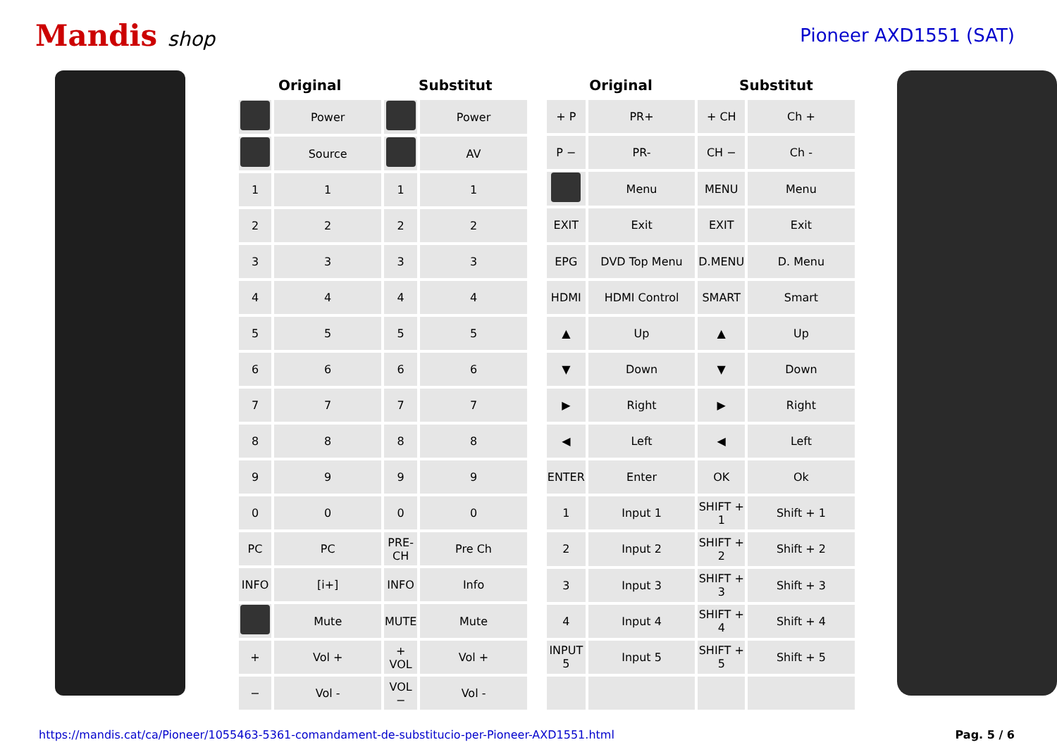Mandis shop Pioneer AXD1551 (SAT)
| Original | | Substitut | |
| --- | --- | --- | --- |
| | Power | | Power |
| | Source | | AV |
| 1 | 1 | 1 | 1 |
| 2 | 2 | 2 | 2 |
| 3 | 3 | 3 | 3 |
| 4 | 4 | 4 | 4 |
| 5 | 5 | 5 | 5 |
| 6 | 6 | 6 | 6 |
| 7 | 7 | 7 | 7 |
| 8 | 8 | 8 | 8 |
| 9 | 9 | 9 | 9 |
| 0 | 0 | 0 | 0 |
| PC | PC | PRE-CH | Pre Ch |
| INFO | [i+] | INFO | Info |
| | Mute | MUTE | Mute |
| + | Vol + | + VOL | Vol + |
| − | Vol - | VOL − | Vol - |
| Original | | Substitut | |
| --- | --- | --- | --- |
| + P | PR+ | + CH | Ch + |
| P − | PR- | CH − | Ch - |
| | Menu | MENU | Menu |
| EXIT | Exit | EXIT | Exit |
| EPG | DVD Top Menu | D.MENU | D. Menu |
| HDMI | HDMI Control | SMART | Smart |
| ▲ | Up | ▲ | Up |
| ▼ | Down | ▼ | Down |
| ▶ | Right | ▶ | Right |
| ◀ | Left | ◀ | Left |
| ENTER | Enter | OK | Ok |
| 1 | Input 1 | SHIFT + 1 | Shift + 1 |
| 2 | Input 2 | SHIFT + 2 | Shift + 2 |
| 3 | Input 3 | SHIFT + 3 | Shift + 3 |
| 4 | Input 4 | SHIFT + 4 | Shift + 4 |
| INPUT 5 | Input 5 | SHIFT + 5 | Shift + 5 |
https://mandis.cat/ca/Pioneer/1055463-5361-comandament-de-substitucio-per-Pioneer-AXD1551.html Pag. 5 / 6